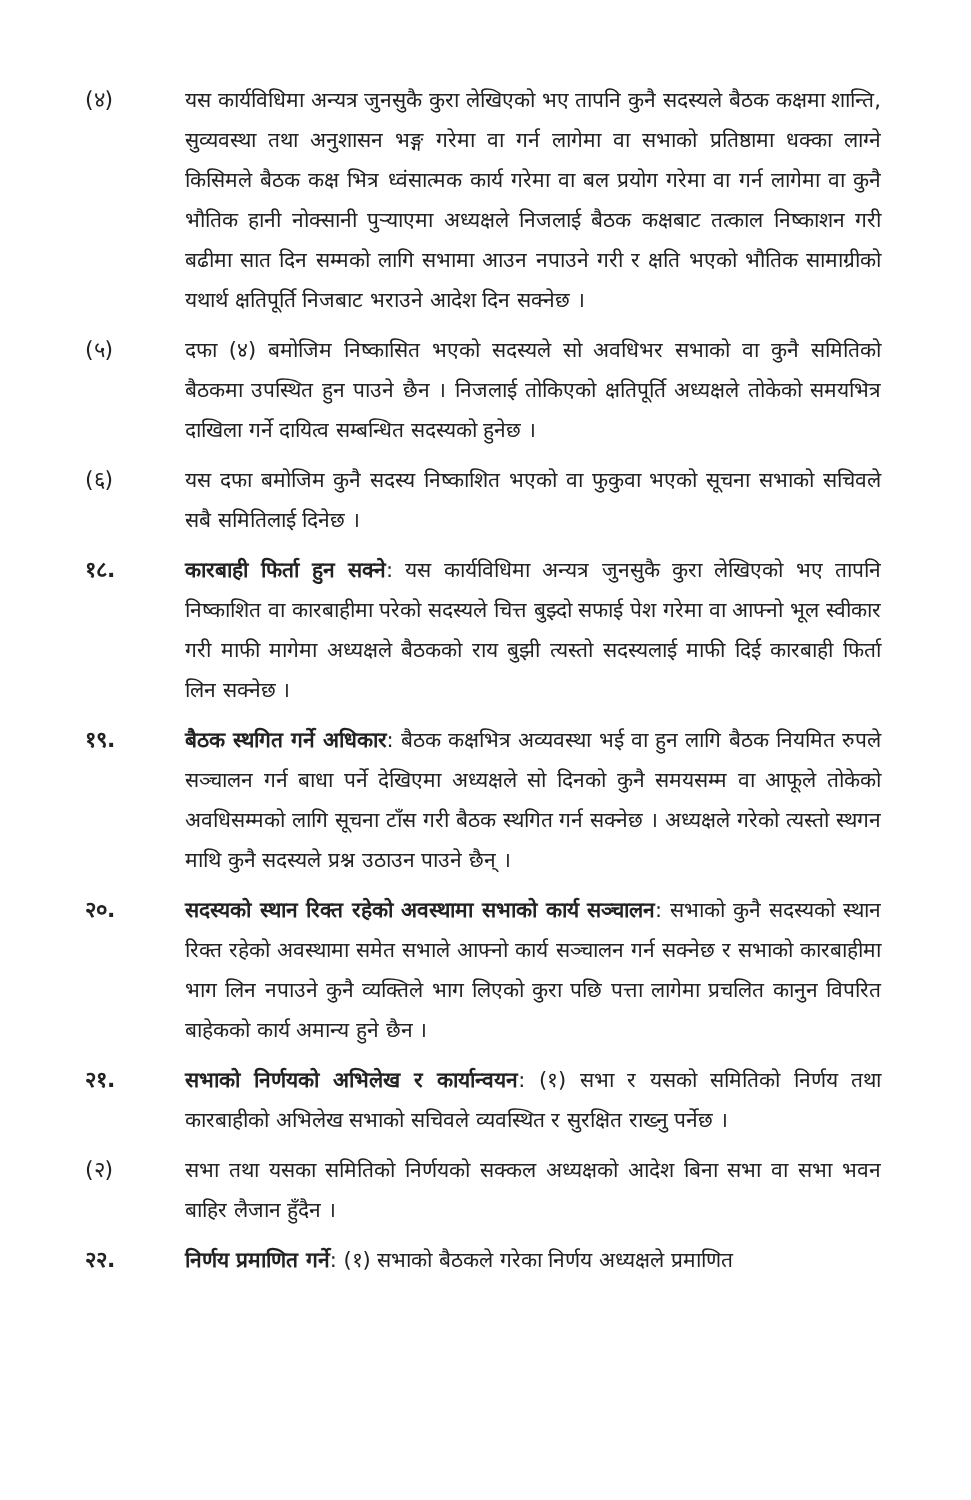(४) यस कार्यविधिमा अन्यत्र जुनसुकै कुरा लेखिएको भए तापनि कुनै सदस्यले बैठक कक्षमा शान्ति, सुव्यवस्था तथा अनुशासन भङ्ग गरेमा वा गर्न लागेमा वा सभाको प्रतिष्ठामा धक्का लाग्ने किसिमले बैठक कक्ष भित्र ध्वंसात्मक कार्य गरेमा वा बल प्रयोग गरेमा वा गर्न लागेमा वा कुनै भौतिक हानी नोक्सानी पुर्‍याएमा अध्यक्षले निजलाई बैठक कक्षबाट तत्काल निष्काशन गरी बढीमा सात दिन सम्मको लागि सभामा आउन नपाउने गरी र क्षति भएको भौतिक सामाग्रीको यथार्थ क्षतिपूर्ति निजबाट भराउने आदेश दिन सक्नेछ ।
(५) दफा (४) बमोजिम निष्कासित भएको सदस्यले सो अवधिभर सभाको वा कुनै समितिको बैठकमा उपस्थित हुन पाउने छैन । निजलाई तोकिएको क्षतिपूर्ति अध्यक्षले तोकेको समयभित्र दाखिला गर्ने दायित्व सम्बन्धित सदस्यको हुनेछ ।
(६) यस दफा बमोजिम कुनै सदस्य निष्काशित भएको वा फुकुवा भएको सूचना सभाको सचिवले सबै समितिलाई दिनेछ ।
१८. कारबाही फिर्ता हुन सक्ने: यस कार्यविधिमा अन्यत्र जुनसुकै कुरा लेखिएको भए तापनि निष्काशित वा कारबाहीमा परेको सदस्यले चित्त बुझ्दो सफाई पेश गरेमा वा आफ्नो भूल स्वीकार गरी माफी मागेमा अध्यक्षले बैठकको राय बुझी त्यस्तो सदस्यलाई माफी दिई कारबाही फिर्ता लिन सक्नेछ ।
१९. बैठक स्थगित गर्ने अधिकार: बैठक कक्षभित्र अव्यवस्था भई वा हुन लागि बैठक नियमित रुपले सञ्चालन गर्न बाधा पर्ने देखिएमा अध्यक्षले सो दिनको कुनै समयसम्म वा आफूले तोकेको अवधिसम्मको लागि सूचना टाँस गरी बैठक स्थगित गर्न सक्नेछ । अध्यक्षले गरेको त्यस्तो स्थगन माथि कुनै सदस्यले प्रश्न उठाउन पाउने छैन् ।
२०. सदस्यको स्थान रिक्त रहेको अवस्थामा सभाको कार्य सञ्चालन: सभाको कुनै सदस्यको स्थान रिक्त रहेको अवस्थामा समेत सभाले आफ्नो कार्य सञ्चालन गर्न सक्नेछ र सभाको कारबाहीमा भाग लिन नपाउने कुनै व्यक्तिले भाग लिएको कुरा पछि पत्ता लागेमा प्रचलित कानुन विपरित बाहेकको कार्य अमान्य हुने छैन ।
२१. सभाको निर्णयको अभिलेख र कार्यान्वयन: (१) सभा र यसको समितिको निर्णय तथा कारबाहीको अभिलेख सभाको सचिवले व्यवस्थित र सुरक्षित राख्नु पर्नेछ ।
(२) सभा तथा यसका समितिको निर्णयको सक्कल अध्यक्षको आदेश बिना सभा वा सभा भवन बाहिर लैजान हुँदैन ।
२२. निर्णय प्रमाणित गर्ने: (१) सभाको बैठकले गरेका निर्णय अध्यक्षले प्रमाणित